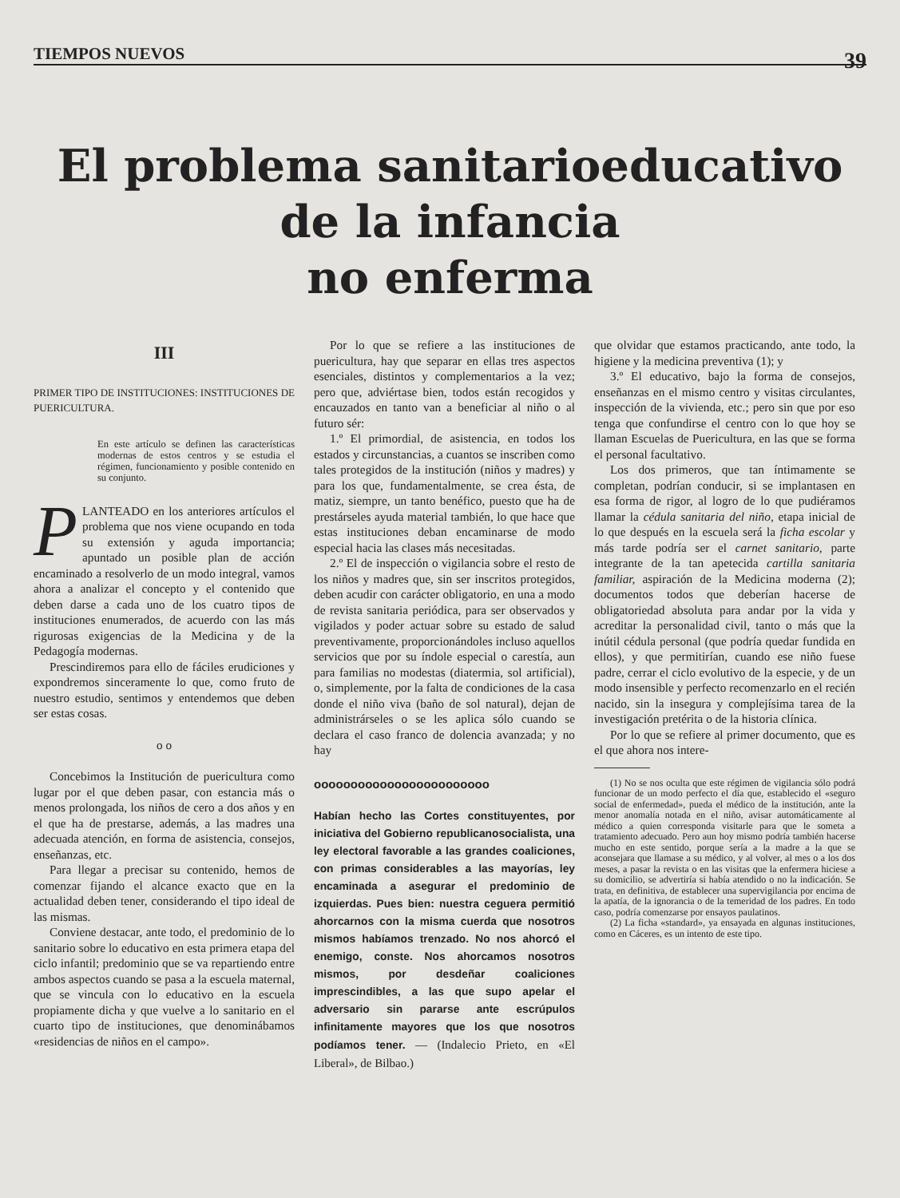TIEMPOS NUEVOS 39
El problema sanitarioeducativo de la infancia
no enferma
III
PRIMER TIPO DE INSTITUCIONES: INSTITUCIONES DE PUERICULTURA.
En este artículo se definen las características modernas de estos centros y se estudia el régimen, funcionamiento y posible contenido en su conjunto.
PLANTEADO en los anteriores artículos el problema que nos viene ocupando en toda su extensión y aguda importancia; apuntado un posible plan de acción encaminado a resolverlo de un modo integral, vamos ahora a analizar el concepto y el contenido que deben darse a cada uno de los cuatro tipos de instituciones enumerados, de acuerdo con las más rigurosas exigencias de la Medicina y de la Pedagogía modernas.
Prescindiremos para ello de fáciles erudiciones y expondremos sinceramente lo que, como fruto de nuestro estudio, sentimos y entendemos que deben ser estas cosas.
o o
Concebimos la Institución de puericultura como lugar por el que deben pasar, con estancia más o menos prolongada, los niños de cero a dos años y en el que ha de prestarse, además, a las madres una adecuada atención, en forma de asistencia, consejos, enseñanzas, etc.
Para llegar a precisar su contenido, hemos de comenzar fijando el alcance exacto que en la actualidad deben tener, considerando el tipo ideal de las mismas.
Conviene destacar, ante todo, el predominio de lo sanitario sobre lo educativo en esta primera etapa del ciclo infantil; predominio que se va repartiendo entre ambos aspectos cuando se pasa a la escuela maternal, que se vincula con lo educativo en la escuela propiamente dicha y que vuelve a lo sanitario en el cuarto tipo de instituciones, que denominábamos «residencias de niños en el campo».
Por lo que se refiere a las instituciones de puericultura, hay que separar en ellas tres aspectos esenciales, distintos y complementarios a la vez; pero que, adviértase bien, todos están recogidos y encauzados en tanto van a beneficiar al niño o al futuro sér:
1.º El primordial, de asistencia, en todos los estados y circunstancias, a cuantos se inscriben como tales protegidos de la institución (niños y madres) y para los que, fundamentalmente, se crea ésta, de matiz, siempre, un tanto benéfico, puesto que ha de prestárseles ayuda material también, lo que hace que estas instituciones deban encaminarse de modo especial hacia las clases más necesitadas.
2.º El de inspección o vigilancia sobre el resto de los niños y madres que, sin ser inscritos protegidos, deben acudir con carácter obligatorio, en una a modo de revista sanitaria periódica, para ser observados y vigilados y poder actuar sobre su estado de salud preventivamente, proporcionándoles incluso aquellos servicios que por su índole especial o carestía, aun para familias no modestas (diatermia, sol artificial), o, simplemente, por la falta de condiciones de la casa donde el niño viva (baño de sol natural), dejan de administrárseles o se les aplica sólo cuando se declara el caso franco de dolencia avanzada; y no hay
oooooooooooooooooooooooo
Habían hecho las Cortes constituyentes, por iniciativa del Gobierno republicanosocialista, una ley electoral favorable a las grandes coaliciones, con primas considerables a las mayorías, ley encaminada a asegurar el predominio de izquierdas. Pues bien: nuestra ceguera permitió ahorcarnos con la misma cuerda que nosotros mismos habíamos trenzado. No nos ahorcó el enemigo, conste. Nos ahorcamos nosotros mismos, por desdeñar coaliciones imprescindibles, a las que supo apelar el adversario sin pararse ante escrúpulos infinitamente mayores que los que nosotros podíamos tener. — (Indalecio Prieto, en «El Liberal», de Bilbao.)
que olvidar que estamos practicando, ante todo, la higiene y la medicina preventiva (1); y
3.º El educativo, bajo la forma de consejos, enseñanzas en el mismo centro y visitas circulantes, inspección de la vivienda, etc.; pero sin que por eso tenga que confundirse el centro con lo que hoy se llaman Escuelas de Puericultura, en las que se forma el personal facultativo.
Los dos primeros, que tan íntimamente se completan, podrían conducir, si se implantasen en esa forma de rigor, al logro de lo que pudiéramos llamar la cédula sanitaria del niño, etapa inicial de lo que después en la escuela será la ficha escolar y más tarde podría ser el carnet sanitario, parte integrante de la tan apetecida cartilla sanitaria familiar, aspiración de la Medicina moderna (2); documentos todos que deberían hacerse de obligatoriedad absoluta para andar por la vida y acreditar la personalidad civil, tanto o más que la inútil cédula personal (que podría quedar fundida en ellos), y que permitirían, cuando ese niño fuese padre, cerrar el ciclo evolutivo de la especie, y de un modo insensible y perfecto recomenzarlo en el recién nacido, sin la insegura y complejísima tarea de la investigación pretérita o de la historia clínica.
Por lo que se refiere al primer documento, que es el que ahora nos intere-
(1) No se nos oculta que este régimen de vigilancia sólo podrá funcionar de un modo perfecto el día que, establecido el «seguro social de enfermedad», pueda el médico de la institución, ante la menor anomalía notada en el niño, avisar automáticamente al médico a quien corresponda visitarle para que le someta a tratamiento adecuado. Pero aun hoy mismo podría también hacerse mucho en este sentido, porque sería a la madre a la que se aconsejara que llamase a su médico, y al volver, al mes o a los dos meses, a pasar la revista o en las visitas que la enfermera hiciese a su domicilio, se advertiría si había atendido o no la indicación. Se trata, en definitiva, de establecer una supervigilancia por encima de la apatía, de la ignorancia o de la temeridad de los padres. En todo caso, podría comenzarse por ensayos paulatinos.
(2) La ficha «standard», ya ensayada en algunas instituciones, como en Cáceres, es un intento de este tipo.